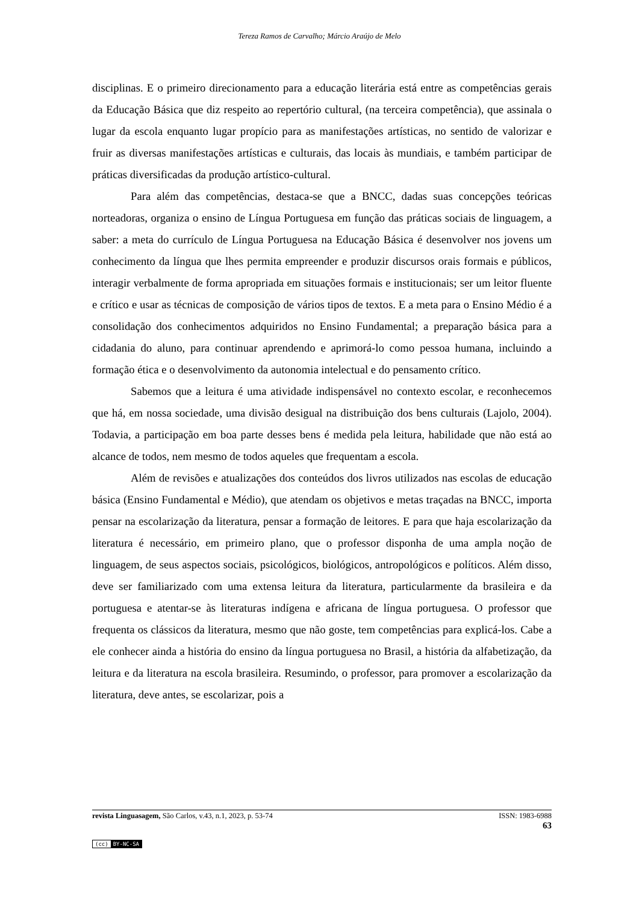Tereza Ramos de Carvalho; Márcio Araújo de Melo
disciplinas. E o primeiro direcionamento para a educação literária está entre as competências gerais da Educação Básica que diz respeito ao repertório cultural, (na terceira competência), que assinala o lugar da escola enquanto lugar propício para as manifestações artísticas, no sentido de valorizar e fruir as diversas manifestações artísticas e culturais, das locais às mundiais, e também participar de práticas diversificadas da produção artístico-cultural.
Para além das competências, destaca-se que a BNCC, dadas suas concepções teóricas norteadoras, organiza o ensino de Língua Portuguesa em função das práticas sociais de linguagem, a saber: a meta do currículo de Língua Portuguesa na Educação Básica é desenvolver nos jovens um conhecimento da língua que lhes permita empreender e produzir discursos orais formais e públicos, interagir verbalmente de forma apropriada em situações formais e institucionais; ser um leitor fluente e crítico e usar as técnicas de composição de vários tipos de textos. E a meta para o Ensino Médio é a consolidação dos conhecimentos adquiridos no Ensino Fundamental; a preparação básica para a cidadania do aluno, para continuar aprendendo e aprimorá-lo como pessoa humana, incluindo a formação ética e o desenvolvimento da autonomia intelectual e do pensamento crítico.
Sabemos que a leitura é uma atividade indispensável no contexto escolar, e reconhecemos que há, em nossa sociedade, uma divisão desigual na distribuição dos bens culturais (Lajolo, 2004). Todavia, a participação em boa parte desses bens é medida pela leitura, habilidade que não está ao alcance de todos, nem mesmo de todos aqueles que frequentam a escola.
Além de revisões e atualizações dos conteúdos dos livros utilizados nas escolas de educação básica (Ensino Fundamental e Médio), que atendam os objetivos e metas traçadas na BNCC, importa pensar na escolarização da literatura, pensar a formação de leitores. E para que haja escolarização da literatura é necessário, em primeiro plano, que o professor disponha de uma ampla noção de linguagem, de seus aspectos sociais, psicológicos, biológicos, antropológicos e políticos. Além disso, deve ser familiarizado com uma extensa leitura da literatura, particularmente da brasileira e da portuguesa e atentar-se às literaturas indígena e africana de língua portuguesa. O professor que frequenta os clássicos da literatura, mesmo que não goste, tem competências para explicá-los. Cabe a ele conhecer ainda a história do ensino da língua portuguesa no Brasil, a história da alfabetização, da leitura e da literatura na escola brasileira. Resumindo, o professor, para promover a escolarização da literatura, deve antes, se escolarizar, pois a
revista Linguasagem, São Carlos, v.43, n.1, 2023, p. 53-74 ISSN: 1983-6988
63
(cc) BY-NC-SA